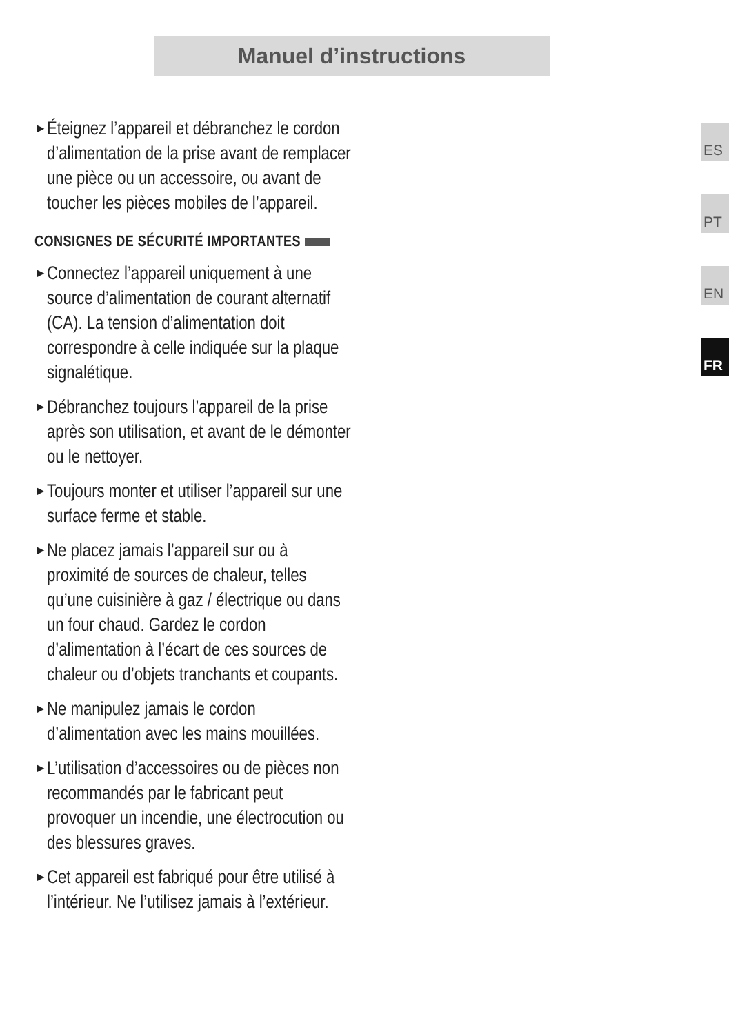Manuel d’instructions
► Éteignez l’appareil et débranchez le cordon d’alimentation de la prise avant de remplacer une pièce ou un accessoire, ou avant de toucher les pièces mobiles de l’appareil.
CONSIGNES DE SÉCURITÉ IMPORTANTES
► Connectez l’appareil uniquement à une source d’alimentation de courant alternatif (CA). La tension d’alimentation doit correspondre à celle indiquée sur la plaque signalétique.
► Débranchez toujours l’appareil de la prise après son utilisation, et avant de le démonter ou le nettoyer.
► Toujours monter et utiliser l’appareil sur une surface ferme et stable.
► Ne placez jamais l’appareil sur ou à proximité de sources de chaleur, telles qu’une cuisinière à gaz / électrique ou dans un four chaud. Gardez le cordon d’alimentation à l’écart de ces sources de chaleur ou d’objets tranchants et coupants.
► Ne manipulez jamais le cordon d’alimentation avec les mains mouillées.
► L’utilisation d’accessoires ou de pièces non recommandés par le fabricant peut provoquer un incendie, une électrocution ou des blessures graves.
► Cet appareil est fabriqué pour être utilisé à l’intérieur. Ne l’utilisez jamais à l’extérieur.
ES
PT
EN
FR